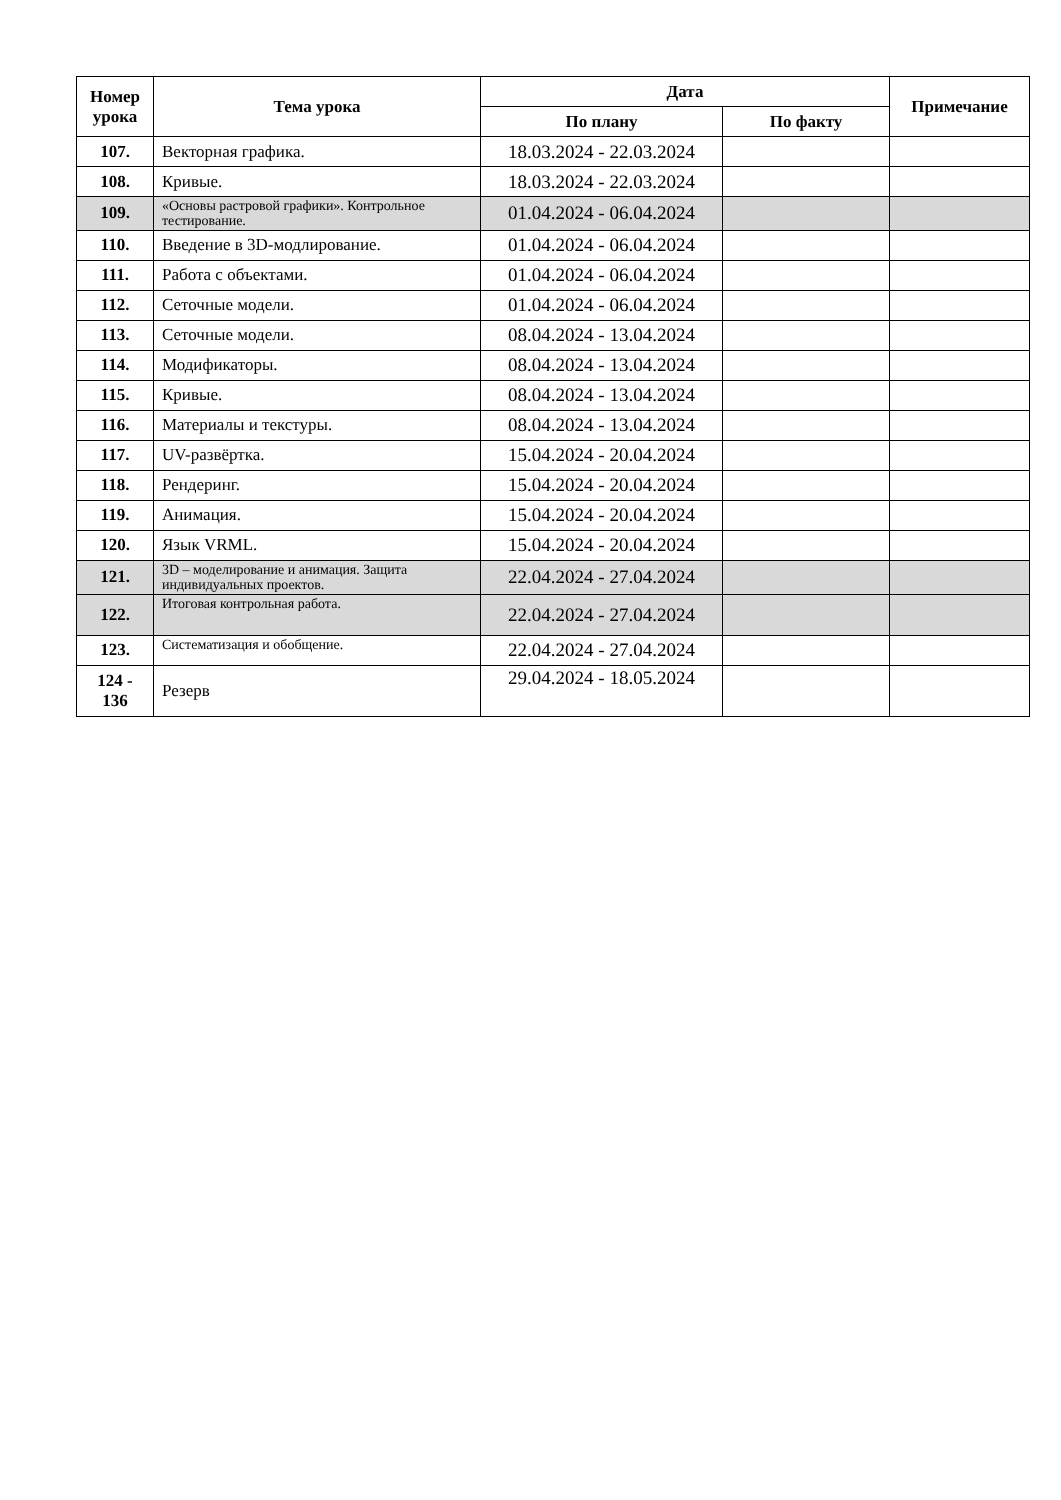| Номер урока | Тема урока | Дата | | Примечание |
| --- | --- | --- | --- | --- |
| | | По плану | По факту | |
| 107. | Векторная графика. | 18.03.2024 - 22.03.2024 | | |
| 108. | Кривые. | 18.03.2024 - 22.03.2024 | | |
| 109. | «Основы растровой графики». Контрольное тестирование. | 01.04.2024 - 06.04.2024 | | |
| 110. | Введение в 3D-модлирование. | 01.04.2024 - 06.04.2024 | | |
| 111. | Работа с объектами. | 01.04.2024 - 06.04.2024 | | |
| 112. | Сеточные модели. | 01.04.2024 - 06.04.2024 | | |
| 113. | Сеточные модели. | 08.04.2024 - 13.04.2024 | | |
| 114. | Модификаторы. | 08.04.2024 - 13.04.2024 | | |
| 115. | Кривые. | 08.04.2024 - 13.04.2024 | | |
| 116. | Материалы и текстуры. | 08.04.2024 - 13.04.2024 | | |
| 117. | UV-развёртка. | 15.04.2024 - 20.04.2024 | | |
| 118. | Рендеринг. | 15.04.2024 - 20.04.2024 | | |
| 119. | Анимация. | 15.04.2024 - 20.04.2024 | | |
| 120. | Язык VRML. | 15.04.2024 - 20.04.2024 | | |
| 121. | 3D – моделирование и анимация. Защита индивидуальных проектов. | 22.04.2024 - 27.04.2024 | | |
| 122. | Итоговая контрольная работа. | 22.04.2024 - 27.04.2024 | | |
| 123. | Систематизация и обобщение. | 22.04.2024 - 27.04.2024 | | |
| 124 - 136 | Резерв | 29.04.2024 - 18.05.2024 | | |